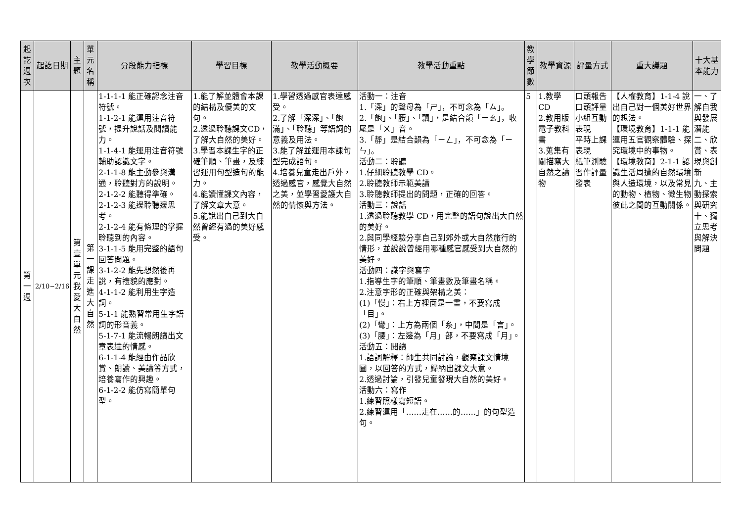| 起訖週次 | 起訖日期 | 主題 | 單元名稱 | 分段能力指標 | 學習目標 | 教學活動概要 | 教學活動重點 | 教學節數 | 教學資源 | 評量方式 | 重大議題 | 十大基本能力 |
| --- | --- | --- | --- | --- | --- | --- | --- | --- | --- | --- | --- | --- |
| 第一週 | 2/10~2/16 | 第壹單元我愛大自然 | 第一課走進大自然 | 1-1-1-1 能正確認念注音符號。 1-1-2-1 能運用注音符號，提升說話及閱讀能力。 1-1-4-1 能運用注音符號輔助認識文字。 2-1-1-8 能主動參與溝通，聆聽對方的說明。 2-1-2-2 能聽得準確。 2-1-2-3 能邊聆聽邊思考。 2-1-2-4 能有條理的掌握聆聽到的內容。 3-1-1-5 能用完整的語句回答問題。 3-1-2-2 能先想然後再說，有禮貌的應對。 4-1-1-2 能利用生字造詞。 5-1-1 能熟習常用生字語詞的形音義。 5-1-7-1 能流暢朗讀出文章表達的情感。 6-1-1-4 能經由作品欣賞、朗讀、美讀等方式，培養寫作的興趣。 6-1-2-2 能仿寫簡單句型。 | 1.能了解並體會本課的結構及優美的文句。 2.透過聆聽課文CD，了解大自然的美好。 3.學習本課生字的正確筆順、筆畫，及練習運用句型造句的能力。 4.能讀懂課文內容，了解文章大意。 5.能說出自己到大自然曾經有過的美好感受。 | 1.學習透過感官表達感受。 2.了解「深深」、「飽滿」、「聆聽」等語詞的意義及用法。 3.能了解並運用本課句型完成語句。 4.培養兒童走出戶外，透過感官，感覺大自然之美，並學習愛護大自然的情懷與方法。 | 活動一：注音 1.「深」的聲母為「ㄕ」，不可念為「ㄙ」。 2.「飽」、「腰」、「飄」，是結合韻「ㄧㄠ」，收尾是「ㄨ」音。 3.「靜」是結合韻為「ㄧㄥ」，不可念為「ㄧㄣ」。 活動二：聆聽 1.仔細聆聽教學 CD。 2.聆聽教師示範美讀 3.聆聽教師提出的問題，正確的回答。 活動三：說話 1.透過聆聽教學 CD，用完整的語句說出大自然的美好。 2.與同學經驗分享自己到郊外或大自然旅行的情形，並說說曾經用哪種感官感受到大自然的美好。 活動四：識字與寫字 1.指導生字的筆順、筆畫數及筆畫名稱。 2.注意字形的正確與架構之美： (1)「慢」：右上方裡面是一畫，不要寫成「目」。 (2)「彎」：上方為兩個「糸」，中間是「言」。 (3)「腰」：左邊為「月」部，不要寫成「月」。 活動五：閱讀 1.語詞解釋：師生共同討論，觀察課文情境圖，以回答的方式，歸納出課文大意。 2.透過討論，引發兒童發現大自然的美好。 活動六：寫作 1.練習照樣寫短語。 2.練習運用「……走在……的……」的句型造句。 | 5 | 1.教學CD 2.教用版電子教科書 3.蒐集有關描寫大自然之讀物 | 口頭報告 口頭評量 小組互動表現 平時上課表現 紙筆測驗 習作評量 發表 | 【人權教育】1-1-4 說出自己對一個美好世界的想法。 【環境教育】1-1-1 能運用五官觀察體驗、探究環境中的事物。 【環境教育】2-1-1 認識生活周遭的自然環境與人造環境，以及常見的動物、植物、微生物彼此之間的互動關係。 | 一、了解自我與發展潛能 二、欣賞、表現與創新 九、主動探索與研究 十、獨立思考與解決問題 |